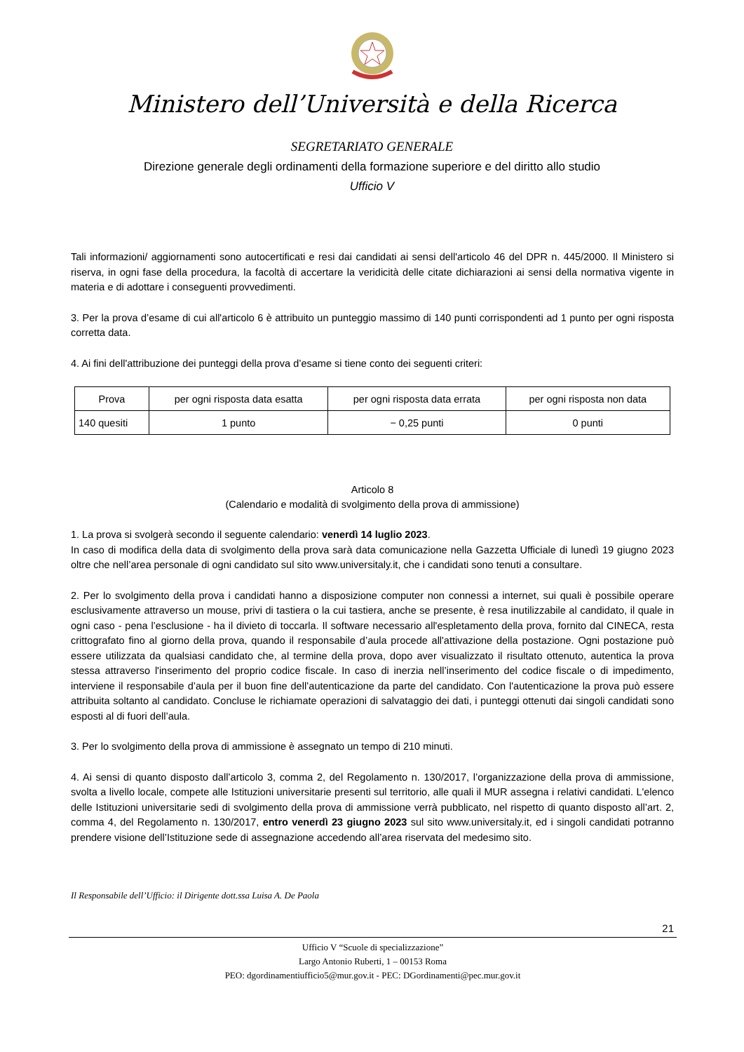Ministero dell’Università e della Ricerca
SEGRETARIATO GENERALE
Direzione generale degli ordinamenti della formazione superiore e del diritto allo studio
Ufficio V
Tali informazioni/ aggiornamenti sono autocertificati e resi dai candidati ai sensi dell'articolo 46 del DPR n. 445/2000. Il Ministero si riserva, in ogni fase della procedura, la facoltà di accertare la veridicità delle citate dichiarazioni ai sensi della normativa vigente in materia e di adottare i conseguenti provvedimenti.
3. Per la prova d’esame di cui all'articolo 6 è attribuito un punteggio massimo di 140 punti corrispondenti ad 1 punto per ogni risposta corretta data.
4. Ai fini dell'attribuzione dei punteggi della prova d’esame si tiene conto dei seguenti criteri:
| Prova | per ogni risposta data esatta | per ogni risposta data errata | per ogni risposta non data |
| --- | --- | --- | --- |
| 140 quesiti | 1 punto | − 0,25 punti | 0 punti |
Articolo 8
(Calendario e modalità di svolgimento della prova di ammissione)
1. La prova si svolgerà secondo il seguente calendario: venerdì 14 luglio 2023.
In caso di modifica della data di svolgimento della prova sarà data comunicazione nella Gazzetta Ufficiale di lunedì 19 giugno 2023 oltre che nell’area personale di ogni candidato sul sito www.universitaly.it, che i candidati sono tenuti a consultare.
2. Per lo svolgimento della prova i candidati hanno a disposizione computer non connessi a internet, sui quali è possibile operare esclusivamente attraverso un mouse, privi di tastiera o la cui tastiera, anche se presente, è resa inutilizzabile al candidato, il quale in ogni caso - pena l’esclusione - ha il divieto di toccarla. Il software necessario all'espletamento della prova, fornito dal CINECA, resta crittografato fino al giorno della prova, quando il responsabile d’aula procede all'attivazione della postazione. Ogni postazione può essere utilizzata da qualsiasi candidato che, al termine della prova, dopo aver visualizzato il risultato ottenuto, autentica la prova stessa attraverso l'inserimento del proprio codice fiscale. In caso di inerzia nell’inserimento del codice fiscale o di impedimento, interviene il responsabile d’aula per il buon fine dell’autenticazione da parte del candidato. Con l'autenticazione la prova può essere attribuita soltanto al candidato. Concluse le richiamate operazioni di salvataggio dei dati, i punteggi ottenuti dai singoli candidati sono esposti al di fuori dell’aula.
3. Per lo svolgimento della prova di ammissione è assegnato un tempo di 210 minuti.
4. Ai sensi di quanto disposto dall’articolo 3, comma 2, del Regolamento n. 130/2017, l’organizzazione della prova di ammissione, svolta a livello locale, compete alle Istituzioni universitarie presenti sul territorio, alle quali il MUR assegna i relativi candidati. L'elenco delle Istituzioni universitarie sedi di svolgimento della prova di ammissione verrà pubblicato, nel rispetto di quanto disposto all’art. 2, comma 4, del Regolamento n. 130/2017, entro venerdì 23 giugno 2023 sul sito www.universitaly.it, ed i singoli candidati potranno prendere visione dell’Istituzione sede di assegnazione accedendo all’area riservata del medesimo sito.
Il Responsabile dell’Ufficio: il Dirigente dott.ssa Luisa A. De Paola
21
Ufficio V “Scuole di specializzazione”
Largo Antonio Ruberti, 1 – 00153 Roma
PEO: dgordinamentiufficio5@mur.gov.it - PEC: DGordinamenti@pec.mur.gov.it